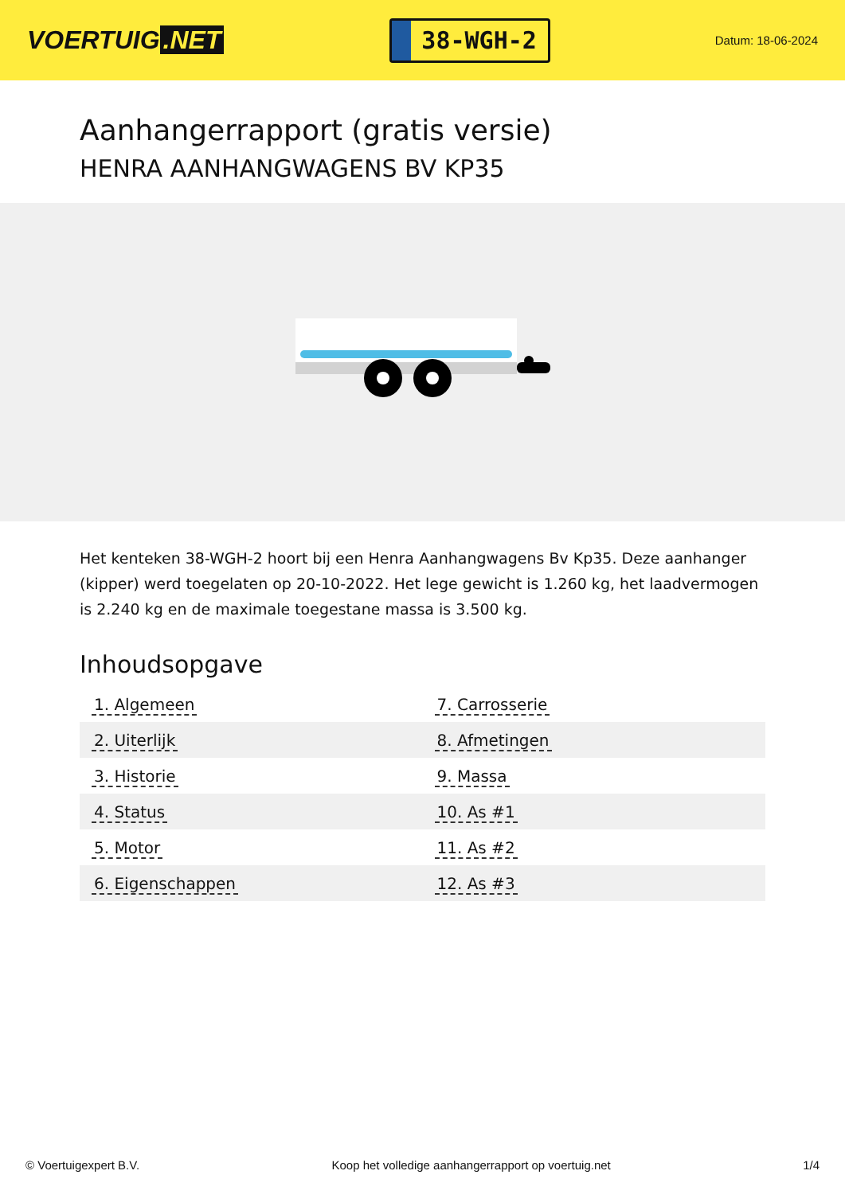VOERTUIG.NET
38-WGH-2
Datum: 18-06-2024
Aanhangerrapport (gratis versie)
HENRA AANHANGWAGENS BV KP35
Het kenteken 38-WGH-2 hoort bij een Henra Aanhangwagens Bv Kp35. Deze aanhanger (kipper) werd toegelaten op 20-10-2022. Het lege gewicht is 1.260 kg, het laadvermogen is 2.240 kg en de maximale toegestane massa is 3.500 kg.
Inhoudsopgave
| 1. Algemeen | 7. Carrosserie |
| 2. Uiterlijk | 8. Afmetingen |
| 3. Historie | 9. Massa |
| 4. Status | 10. As #1 |
| 5. Motor | 11. As #2 |
| 6. Eigenschappen | 12. As #3 |
© Voertuigexpert B.V. Koop het volledige aanhangerrapport op voertuig.net
1/4